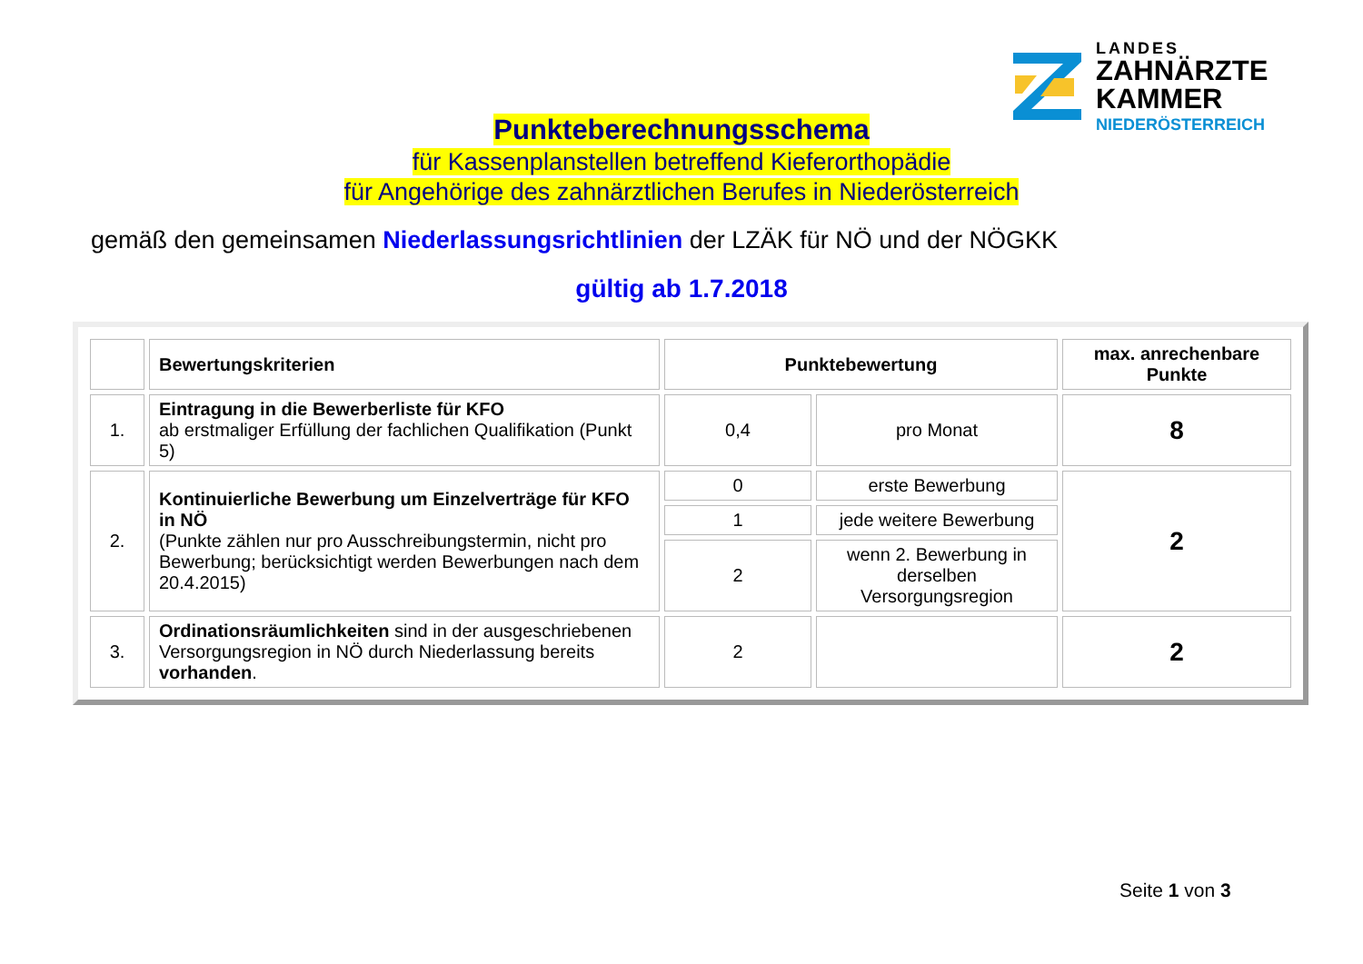LANDES
ZAHNÄRZTE
KAMMER
NIEDERÖSTERREICH
Punkteberechnungsschema
für Kassenplanstellen betreffend Kieferorthopädie
für Angehörige des zahnärztlichen Berufes in Niederösterreich
gemäß den gemeinsamen Niederlassungsrichtlinien der LZÄK für NÖ und der NÖGKK
gültig ab 1.7.2018
| | Bewertungskriterien | Punktebewertung | | max. anrechenbare Punkte |
| --- | --- | --- | --- | --- |
| 1. | Eintragung in die Bewerberliste für KFO ab erstmaliger Erfüllung der fachlichen Qualifikation (Punkt 5) | 0,4 | pro Monat | 8 |
| 2. | Kontinuierliche Bewerbung um Einzelverträge für KFO in NÖ (Punkte zählen nur pro Ausschreibungstermin, nicht pro Bewerbung; berücksichtigt werden Bewerbungen nach dem 20.4.2015) | 0 | erste Bewerbung | 2 |
| | | 1 | jede weitere Bewerbung | |
| | | 2 | wenn 2. Bewerbung in derselben Versorgungsregion | |
| 3. | Ordinationsräumlichkeiten sind in der ausgeschriebenen Versorgungsregion in NÖ durch Niederlassung bereits vorhanden . | 2 | | 2 |
Seite 1 von 3